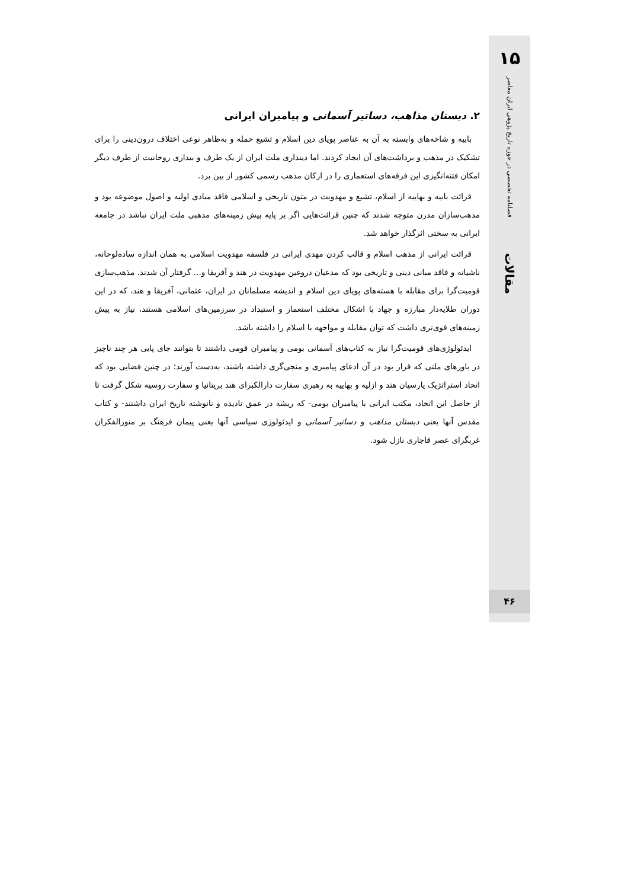۱۵
فصلنامه تخصصی در حوزه تاریخ پژوهی ایران معاصر
مقالات
۴۶
۲. دبستان مذاهب، دساتیر آسمانی و پیامبران ایرانی
بابیه و شاخه‌های وابسته به آن به عناصر پویای دین اسلام و تشیع حمله و به‌ظاهر نوعی اختلاف درون‌دینی را برای تشکیک در مذهب و برداشت‌های آن ایجاد کردند. اما دینداری ملت ایران از یک طرف و بیداری روحانیت از طرف دیگر امکان فتنه‌انگیزی این فرقه‌های استعماری را در ارکان مذهب رسمی کشور از بین برد.
قرائت بابیه و بهاییه از اسلام، تشیع و مهدویت در متون تاریخی و اسلامی فاقد مبادی اولیه و اصول موضوعه بود و مذهب‌سازان مدرن متوجه شدند که چنین قرائت‌هایی اگر بر پایه پیش زمینه‌های مذهبی ملت ایران نباشد در جامعه ایرانی به سختی اثرگذار خواهد شد.
قرائت ایرانی از مذهب اسلام و قالب کردن مهدی ایرانی در فلسفه مهدویت اسلامی به همان اندازه ساده‌لوحانه، ناشیانه و فاقد مبانی دینی و تاریخی بود که مدعیان دروغین مهدویت در هند و آفریقا و... گرفتار آن شدند. مذهب‌سازی قومیت‌گرا برای مقابله با هسته‌های پویای دین اسلام و اندیشه مسلمانان در ایران، عثمانی، آفریقا و هند، که در این دوران طلایه‌دار مبارزه و جهاد با اشکال مختلف استعمار و استبداد در سرزمین‌های اسلامی هستند، نیاز به پیش زمینه‌های قوی‌تری داشت که توان مقابله و مواجهه با اسلام را داشته باشد.
ایدئولوژی‌های قومیت‌گرا نیاز به کتاب‌های آسمانی بومی و پیامبران قومی داشتند تا بتوانند جای پایی هر چند ناچیز در باورهای ملتی که قرار بود در آن ادعای پیامبری و منجی‌گری داشته باشند، به‌دست آورند؛ در چنین فضایی بود که اتحاد استراتژیک پارسیان هند و ازلیه و بهاییه به رهبری سفارت دارالکبرای هند بریتانیا و سفارت روسیه شکل گرفت تا از حاصل این اتحاد، مکتب ایرانی با پیامبران بومی- که ریشه در عمق نادیده و نانوشته تاریخ ایران داشتند- و کتاب مقدس آنها یعنی دبستان مذاهب و دساتیر آسمانی و ایدئولوژی سیاسی آنها یعنی پیمان فرهنگ بر منورالفکران غربگرای عصر قاجاری نازل شود.